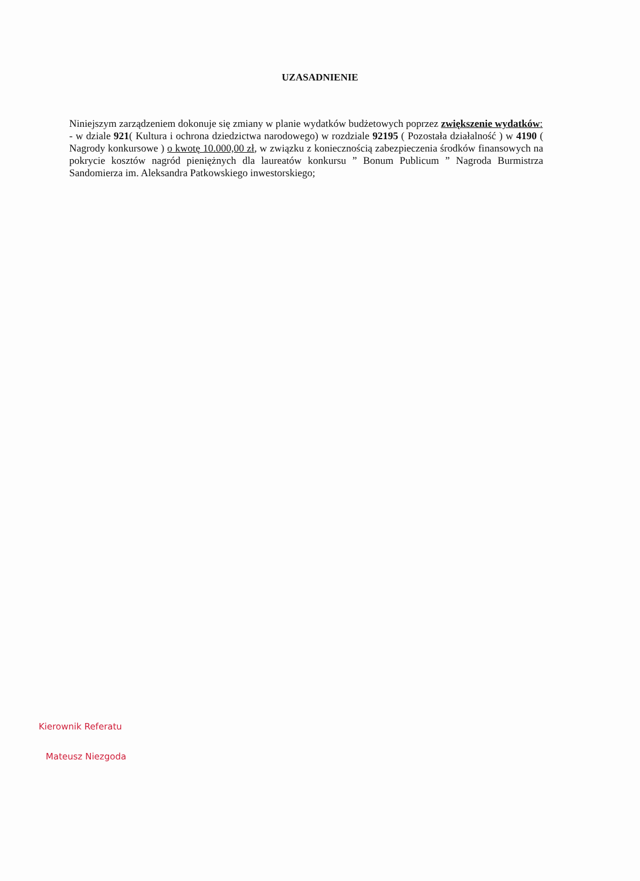UZASADNIENIE
Niniejszym zarządzeniem dokonuje się zmiany w planie wydatków budżetowych poprzez zwiększenie wydatków:
- w dziale 921( Kultura i ochrona dziedzictwa narodowego) w rozdziale 92195 ( Pozostała działalność ) w 4190 ( Nagrody konkursowe ) o kwotę 10.000,00 zł, w związku z koniecznością zabezpieczenia środków finansowych na pokrycie kosztów nagród pieniężnych dla laureatów konkursu ” Bonum Publicum ” Nagroda Burmistrza Sandomierza im. Aleksandra Patkowskiego inwestorskiego;
Kierownik Referatu
Mateusz Niezgoda